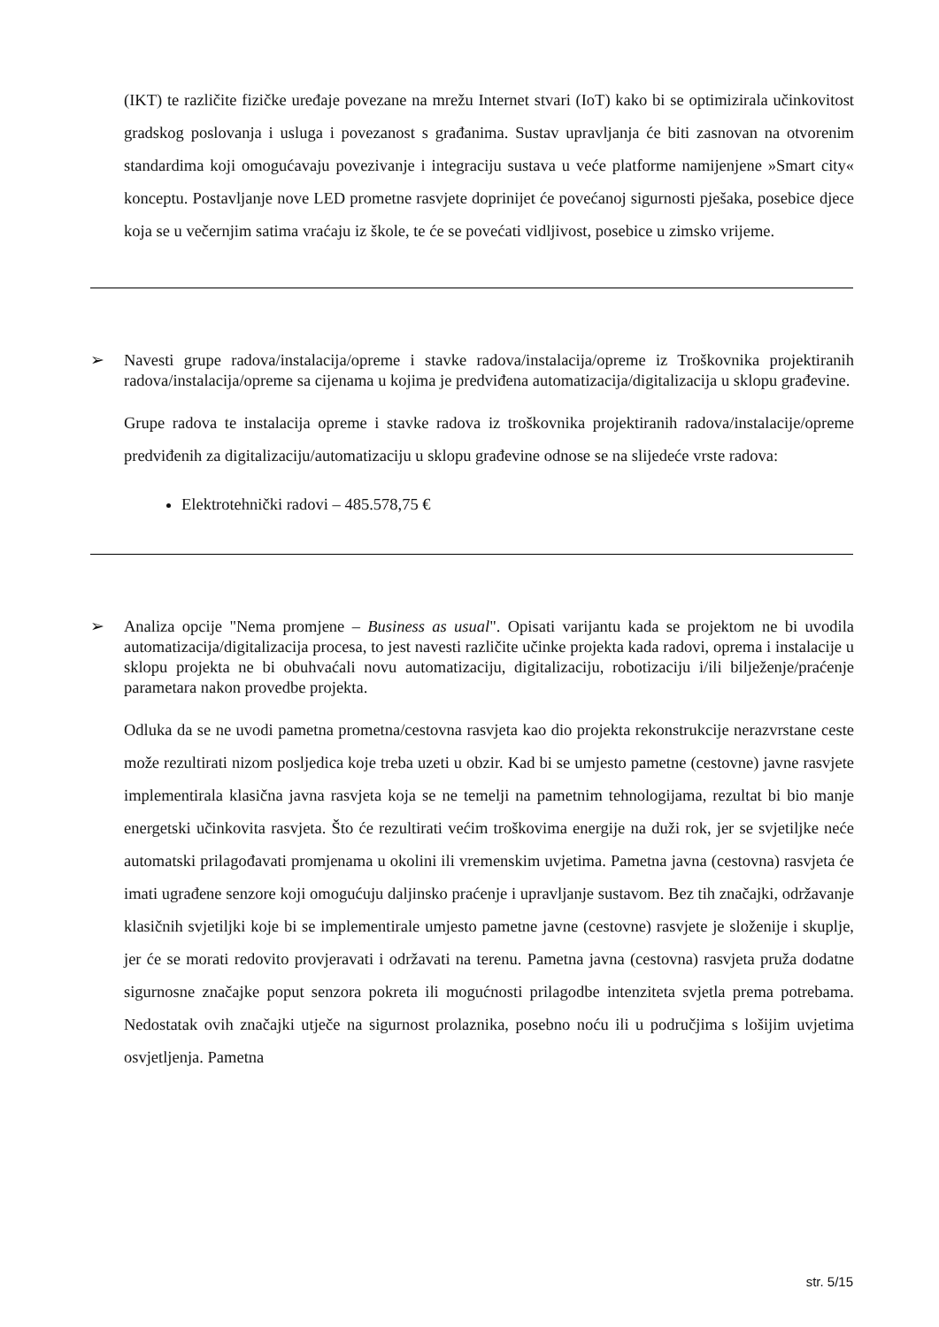(IKT) te različite fizičke uređaje povezane na mrežu Internet stvari (IoT) kako bi se optimizirala učinkovitost gradskog poslovanja i usluga i povezanost s građanima. Sustav upravljanja će biti zasnovan na otvorenim standardima koji omogućavaju povezivanje i integraciju sustava u veće platforme namijenjene »Smart city« konceptu. Postavljanje nove LED prometne rasvjete doprinijet će povećanoj sigurnosti pješaka, posebice djece koja se u večernjim satima vraćaju iz škole, te će se povećati vidljivost, posebice u zimsko vrijeme.
➢ Navesti grupe radova/instalacija/opreme i stavke radova/instalacija/opreme iz Troškovnika projektiranih radova/instalacija/opreme sa cijenama u kojima je predviđena automatizacija/digitalizacija u sklopu građevine.
Grupe radova te instalacija opreme i stavke radova iz troškovnika projektiranih radova/instalacije/opreme predviđenih za digitalizaciju/automatizaciju u sklopu građevine odnose se na slijedeće vrste radova:
Elektrotehnički radovi – 485.578,75 €
➢ Analiza opcije "Nema promjene – Business as usual". Opisati varijantu kada se projektom ne bi uvodila automatizacija/digitalizacija procesa, to jest navesti različite učinke projekta kada radovi, oprema i instalacije u sklopu projekta ne bi obuhvaćali novu automatizaciju, digitalizaciju, robotizaciju i/ili bilježenje/praćenje parametara nakon provedbe projekta.
Odluka da se ne uvodi pametna prometna/cestovna rasvjeta kao dio projekta rekonstrukcije nerazvrstane ceste može rezultirati nizom posljedica koje treba uzeti u obzir. Kad bi se umjesto pametne (cestovne) javne rasvjete implementirala klasična javna rasvjeta koja se ne temelji na pametnim tehnologijama, rezultat bi bio manje energetski učinkovita rasvjeta. Što će rezultirati većim troškovima energije na duži rok, jer se svjetiljke neće automatski prilagođavati promjenama u okolini ili vremenskim uvjetima. Pametna javna (cestovna) rasvjeta će imati ugrađene senzore koji omogućuju daljinsko praćenje i upravljanje sustavom. Bez tih značajki, održavanje klasičnih svjetiljki koje bi se implementirale umjesto pametne javne (cestovne) rasvjete je složenije i skuplje, jer će se morati redovito provjeravati i održavati na terenu. Pametna javna (cestovna) rasvjeta pruža dodatne sigurnosne značajke poput senzora pokreta ili mogućnosti prilagodbe intenziteta svjetla prema potrebama. Nedostatak ovih značajki utječe na sigurnost prolaznika, posebno noću ili u područjima s lošijim uvjetima osvjetljenja. Pametna
str. 5/15